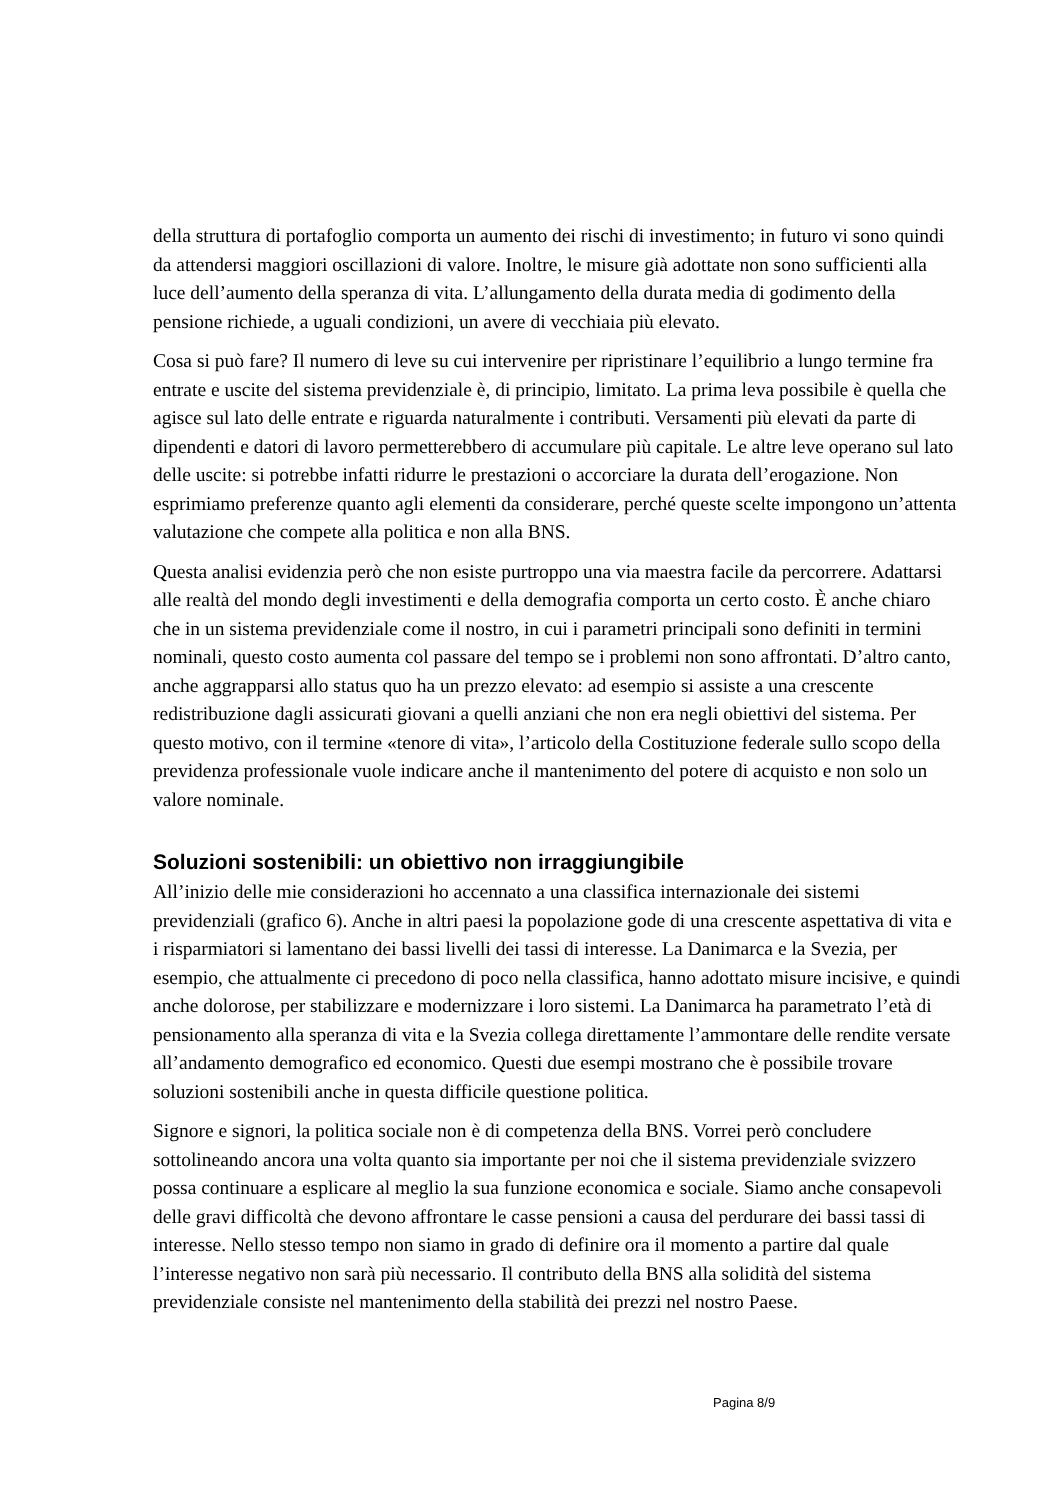della struttura di portafoglio comporta un aumento dei rischi di investimento; in futuro vi sono quindi da attendersi maggiori oscillazioni di valore. Inoltre, le misure già adottate non sono sufficienti alla luce dell’aumento della speranza di vita. L’allungamento della durata media di godimento della pensione richiede, a uguali condizioni, un avere di vecchiaia più elevato.
Cosa si può fare? Il numero di leve su cui intervenire per ripristinare l’equilibrio a lungo termine fra entrate e uscite del sistema previdenziale è, di principio, limitato. La prima leva possibile è quella che agisce sul lato delle entrate e riguarda naturalmente i contributi. Versamenti più elevati da parte di dipendenti e datori di lavoro permetterebbero di accumulare più capitale. Le altre leve operano sul lato delle uscite: si potrebbe infatti ridurre le prestazioni o accorciare la durata dell’erogazione. Non esprimiamo preferenze quanto agli elementi da considerare, perché queste scelte impongono un’attenta valutazione che compete alla politica e non alla BNS.
Questa analisi evidenzia però che non esiste purtroppo una via maestra facile da percorrere. Adattarsi alle realtà del mondo degli investimenti e della demografia comporta un certo costo. È anche chiaro che in un sistema previdenziale come il nostro, in cui i parametri principali sono definiti in termini nominali, questo costo aumenta col passare del tempo se i problemi non sono affrontati. D’altro canto, anche aggrapparsi allo status quo ha un prezzo elevato: ad esempio si assiste a una crescente redistribuzione dagli assicurati giovani a quelli anziani che non era negli obiettivi del sistema. Per questo motivo, con il termine «tenore di vita», l’articolo della Costituzione federale sullo scopo della previdenza professionale vuole indicare anche il mantenimento del potere di acquisto e non solo un valore nominale.
Soluzioni sostenibili: un obiettivo non irraggiungibile
All’inizio delle mie considerazioni ho accennato a una classifica internazionale dei sistemi previdenziali (grafico 6). Anche in altri paesi la popolazione gode di una crescente aspettativa di vita e i risparmiatori si lamentano dei bassi livelli dei tassi di interesse. La Danimarca e la Svezia, per esempio, che attualmente ci precedono di poco nella classifica, hanno adottato misure incisive, e quindi anche dolorose, per stabilizzare e modernizzare i loro sistemi. La Danimarca ha parametrato l’età di pensionamento alla speranza di vita e la Svezia collega direttamente l’ammontare delle rendite versate all’andamento demografico ed economico. Questi due esempi mostrano che è possibile trovare soluzioni sostenibili anche in questa difficile questione politica.
Signore e signori, la politica sociale non è di competenza della BNS. Vorrei però concludere sottolineando ancora una volta quanto sia importante per noi che il sistema previdenziale svizzero possa continuare a esplicare al meglio la sua funzione economica e sociale. Siamo anche consapevoli delle gravi difficoltà che devono affrontare le casse pensioni a causa del perdurare dei bassi tassi di interesse. Nello stesso tempo non siamo in grado di definire ora il momento a partire dal quale l’interesse negativo non sarà più necessario. Il contributo della BNS alla solidità del sistema previdenziale consiste nel mantenimento della stabilità dei prezzi nel nostro Paese.
Pagina 8/9